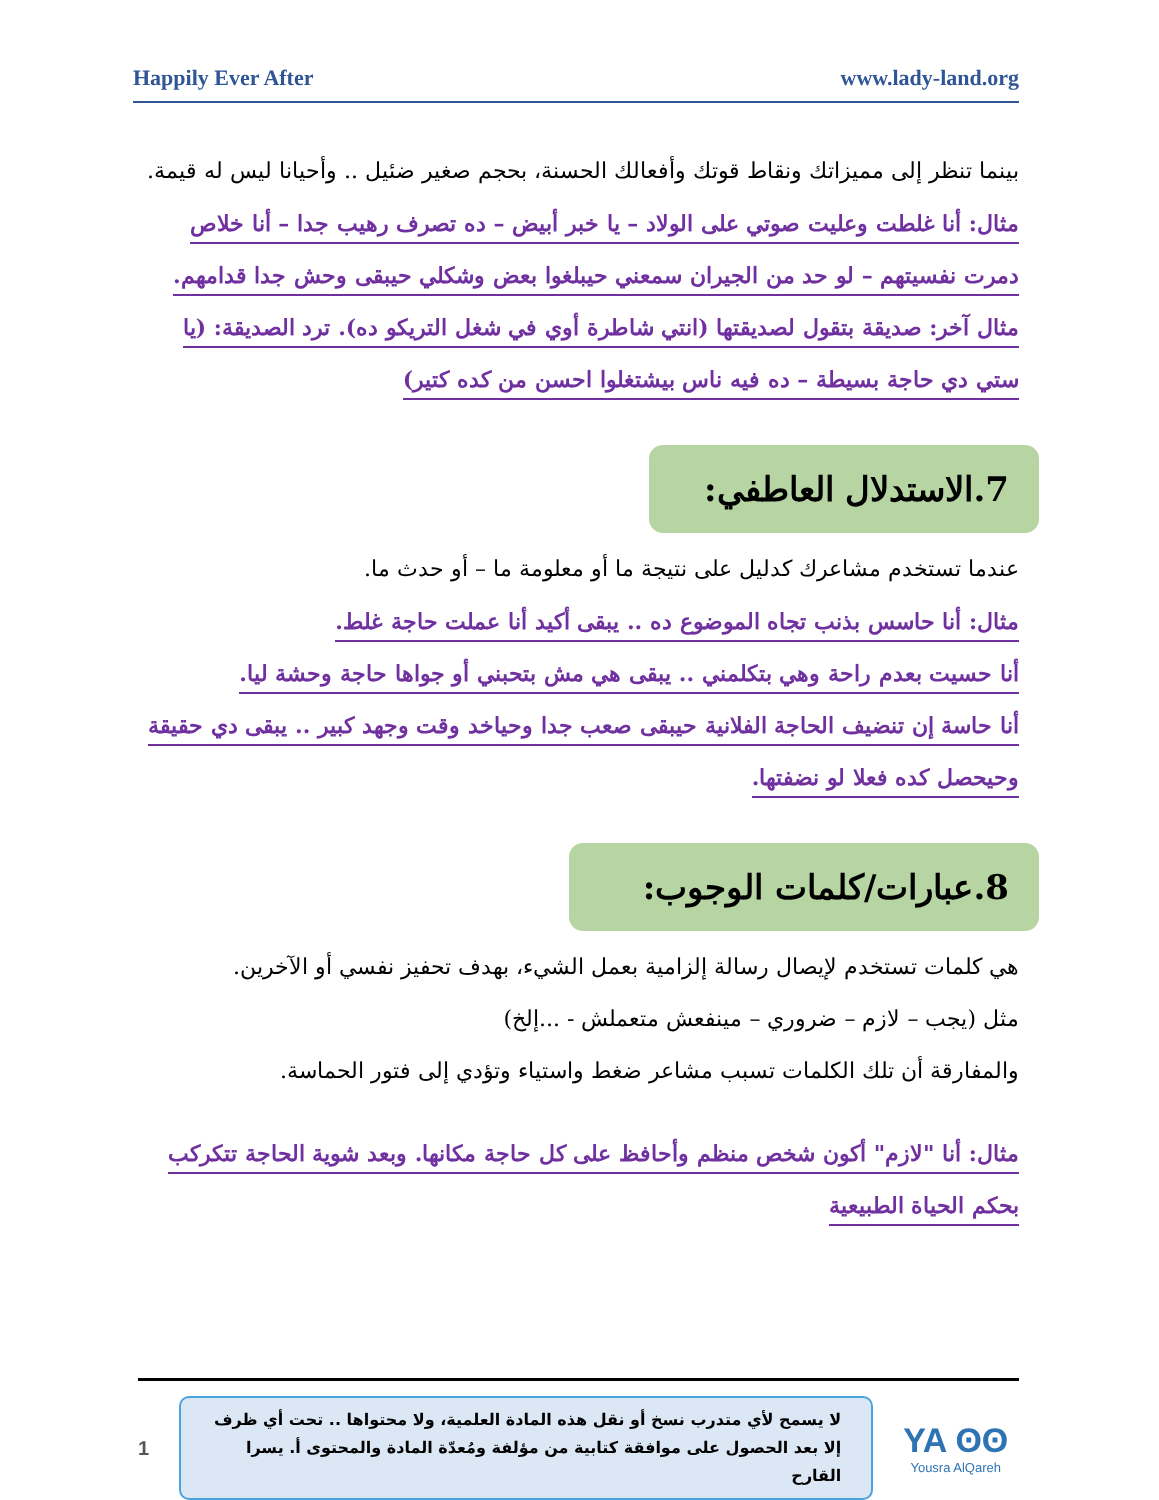Happily Ever After www.lady-land.org
بينما تنظر إلى مميزاتك ونقاط قوتك وأفعالك الحسنة، بحجم صغير ضئيل .. وأحيانا ليس له قيمة.
مثال: أنا غلطت وعليت صوتي على الولاد – يا خبر أبيض – ده تصرف رهيب جدا – أنا خلاص دمرت نفسيتهم – لو حد من الجيران سمعني حيبلغوا بعض وشكلي حيبقى وحش جدا قدامهم.
مثال آخر: صديقة بتقول لصديقتها (انتي شاطرة أوي في شغل التريكو ده). ترد الصديقة: (يا ستي دي حاجة بسيطة – ده فيه ناس بيشتغلوا احسن من كده كتير)
7.الاستدلال العاطفي:
عندما تستخدم مشاعرك كدليل على نتيجة ما أو معلومة ما – أو حدث ما.
مثال: أنا حاسس بذنب تجاه الموضوع ده .. يبقى أكيد أنا عملت حاجة غلط.
أنا حسيت بعدم راحة وهي بتكلمني .. يبقى هي مش بتحبني أو جواها حاجة وحشة ليا.
أنا حاسة إن تنضيف الحاجة الفلانية حيبقى صعب جدا وحياخد وقت وجهد كبير .. يبقى دي حقيقة وحيحصل كده فعلا لو نضفتها.
8.عبارات/كلمات الوجوب:
هي كلمات تستخدم لإيصال رسالة إلزامية بعمل الشيء، بهدف تحفيز نفسي أو الآخرين.
مثل (يجب – لازم – ضروري – مينفعش متعملش - ...إلخ)
والمفارقة أن تلك الكلمات تسبب مشاعر ضغط واستياء وتؤدي إلى فتور الحماسة.
مثال: أنا "لازم" أكون شخص منظم وأحافظ على كل حاجة مكانها. وبعد شوية الحاجة تتكركب بحكم الحياة الطبيعية
1
لا يسمح لأي متدرب نسخ أو نقل هذه المادة العلمية، ولا محتواها .. تحت أي ظرف إلا بعد الحصول على موافقة كتابية من مؤلفة ومُعدّة المادة والمحتوى أ. يسرا القارح
YA ʘʘ
Yousra AlQareh